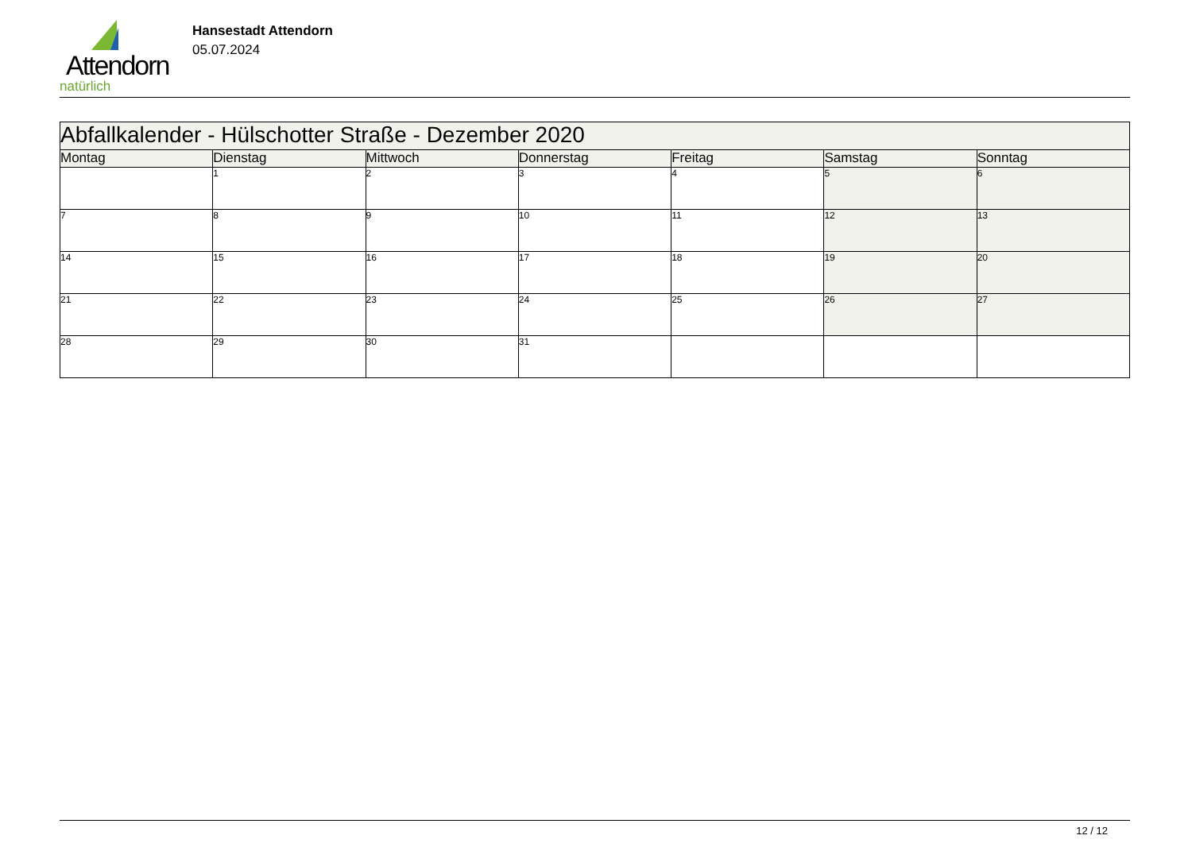Attendorn
natürlich
Hansestadt Attendorn
05.07.2024
| Abfallkalender - Hülschotter Straße - Dezember 2020 | | | | | | |
| --- | --- | --- | --- | --- | --- | --- |
| Montag | Dienstag | Mittwoch | Donnerstag | Freitag | Samstag | Sonntag |
| | 1 | 2 | 3 | 4 | 5 | 6 |
| 7 | 8 | 9 | 10 | 11 | 12 | 13 |
| 14 | 15 | 16 | 17 | 18 | 19 | 20 |
| 21 | 22 | 23 | 24 | 25 | 26 | 27 |
| 28 | 29 | 30 | 31 | | | |
12 / 12